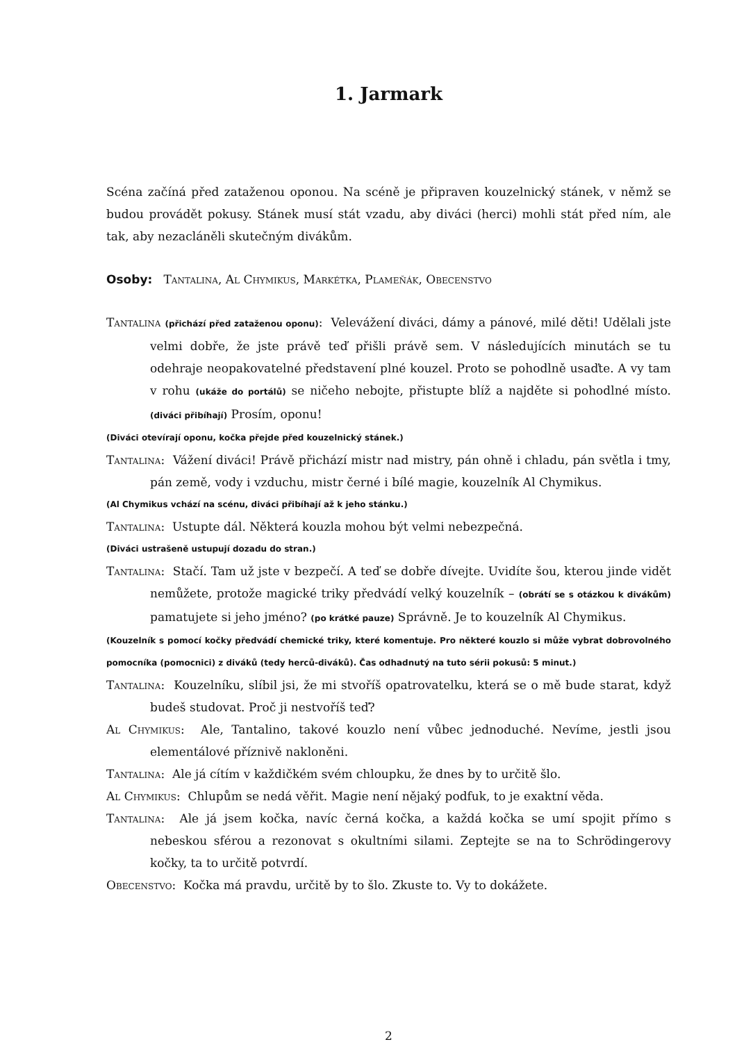1. Jarmark
Scéna začíná před zataženou oponou. Na scéně je připraven kouzelnický stánek, v němž se budou provádět pokusy. Stánek musí stát vzadu, aby diváci (herci) mohli stát před ním, ale tak, aby nezacláněli skutečným divákům.
Osoby: Tantalina, Al Chymikus, Markétka, Plameňák, Obecenstvo
Tantalina (přichází před zataženou oponu): Velevážení diváci, dámy a pánové, milé děti! Udělali jste velmi dobře, že jste právě teď přišli právě sem. V následujících minutách se tu odehraje neopakovatelné představení plné kouzel. Proto se pohodlně usaďte. A vy tam v rohu (ukáže do portálů) se ničeho nebojte, přistupte blíž a najděte si pohodlné místo. (diváci přibíhají) Prosím, oponu!
(Diváci otevírají oponu, kočka přejde před kouzelnický stánek.)
Tantalina: Vážení diváci! Právě přichází mistr nad mistry, pán ohně i chladu, pán světla i tmy, pán země, vody i vzduchu, mistr černé i bílé magie, kouzelník Al Chymikus.
(Al Chymikus vchází na scénu, diváci přibíhají až k jeho stánku.)
Tantalina: Ustupte dál. Některá kouzla mohou být velmi nebezpečná.
(Diváci ustrašeně ustupují dozadu do stran.)
Tantalina: Stačí. Tam už jste v bezpečí. A teď se dobře dívejte. Uvidíte šou, kterou jinde vidět nemůžete, protože magické triky předvádí velký kouzelník – (obrátí se s otázkou k divákům) pamatujete si jeho jméno? (po krátké pauze) Správně. Je to kouzelník Al Chymikus.
(Kouzelník s pomocí kočky předvádí chemické triky, které komentuje. Pro některé kouzlo si může vybrat dobrovolného pomocníka (pomocnici) z diváků (tedy herců-diváků). Čas odhadnutý na tuto sérii pokusů: 5 minut.)
Tantalina: Kouzelníku, slíbil jsi, že mi stvoříš opatrovatelku, která se o mě bude starat, když budeš studovat. Proč ji nestvoříš teď?
Al Chymikus: Ale, Tantalino, takové kouzlo není vůbec jednoduché. Nevíme, jestli jsou elementálové příznivě nakloněni.
Tantalina: Ale já cítím v každičkém svém chloupku, že dnes by to určitě šlo.
Al Chymikus: Chlupům se nedá věřit. Magie není nějaký podfuk, to je exaktní věda.
Tantalina: Ale já jsem kočka, navíc černá kočka, a každá kočka se umí spojit přímo s nebeskou sférou a rezonovat s okultními silami. Zeptejte se na to Schrödingerovy kočky, ta to určitě potvrdí.
Obecenstvo: Kočka má pravdu, určitě by to šlo. Zkuste to. Vy to dokážete.
2